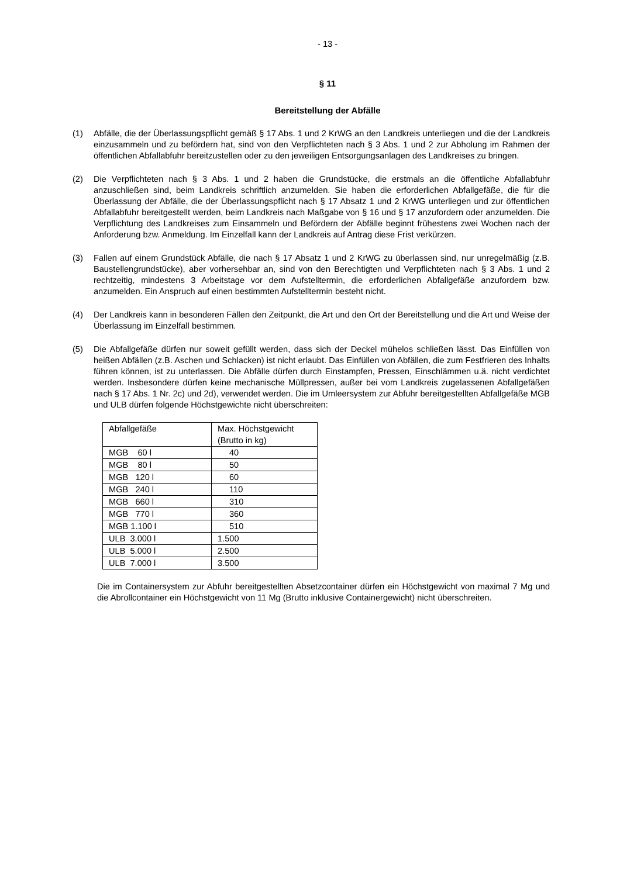- 13 -
§ 11
Bereitstellung der Abfälle
(1) Abfälle, die der Überlassungspflicht gemäß § 17 Abs. 1 und 2 KrWG an den Landkreis unterliegen und die der Landkreis einzusammeln und zu befördern hat, sind von den Verpflichteten nach § 3 Abs. 1 und 2 zur Abholung im Rahmen der öffentlichen Abfallabfuhr bereitzustellen oder zu den jeweiligen Entsorgungsanlagen des Landkreises zu bringen.
(2) Die Verpflichteten nach § 3 Abs. 1 und 2 haben die Grundstücke, die erstmals an die öffentliche Abfallabfuhr anzuschließen sind, beim Landkreis schriftlich anzumelden. Sie haben die erforderlichen Abfallgefäße, die für die Überlassung der Abfälle, die der Überlassungspflicht nach § 17 Absatz 1 und 2 KrWG unterliegen und zur öffentlichen Abfallabfuhr bereitgestellt werden, beim Landkreis nach Maßgabe von § 16 und § 17 anzufordern oder anzumelden. Die Verpflichtung des Landkreises zum Einsammeln und Befördern der Abfälle beginnt frühestens zwei Wochen nach der Anforderung bzw. Anmeldung. Im Einzelfall kann der Landkreis auf Antrag diese Frist verkürzen.
(3) Fallen auf einem Grundstück Abfälle, die nach § 17 Absatz 1 und 2 KrWG zu überlassen sind, nur unregelmäßig (z.B. Baustellengrundstücke), aber vorhersehbar an, sind von den Berechtigten und Verpflichteten nach § 3 Abs. 1 und 2 rechtzeitig, mindestens 3 Arbeitstage vor dem Aufstelltermin, die erforderlichen Abfallgefäße anzufordern bzw. anzumelden. Ein Anspruch auf einen bestimmten Aufstelltermin besteht nicht.
(4) Der Landkreis kann in besonderen Fällen den Zeitpunkt, die Art und den Ort der Bereitstellung und die Art und Weise der Überlassung im Einzelfall bestimmen.
(5) Die Abfallgefäße dürfen nur soweit gefüllt werden, dass sich der Deckel mühelos schließen lässt. Das Einfüllen von heißen Abfällen (z.B. Aschen und Schlacken) ist nicht erlaubt. Das Einfüllen von Abfällen, die zum Festfrieren des Inhalts führen können, ist zu unterlassen. Die Abfälle dürfen durch Einstampfen, Pressen, Einschlämmen u.ä. nicht verdichtet werden. Insbesondere dürfen keine mechanische Müllpressen, außer bei vom Landkreis zugelassenen Abfallgefäßen nach § 17 Abs. 1 Nr. 2c) und 2d), verwendet werden. Die im Umleersystem zur Abfuhr bereitgestellten Abfallgefäße MGB und ULB dürfen folgende Höchstgewichte nicht überschreiten:
| Abfallgefäße | Max. Höchstgewicht (Brutto in kg) |
| MGB 60 l | 40 |
| MGB 80 l | 50 |
| MGB 120 l | 60 |
| MGB 240 l | 110 |
| MGB 660 l | 310 |
| MGB 770 l | 360 |
| MGB 1.100 l | 510 |
| ULB 3.000 l | 1.500 |
| ULB 5.000 l | 2.500 |
| ULB 7.000 l | 3.500 |
Die im Containersystem zur Abfuhr bereitgestellten Absetzcontainer dürfen ein Höchstgewicht von maximal 7 Mg und die Abrollcontainer ein Höchstgewicht von 11 Mg (Brutto inklusive Containergewicht) nicht überschreiten.